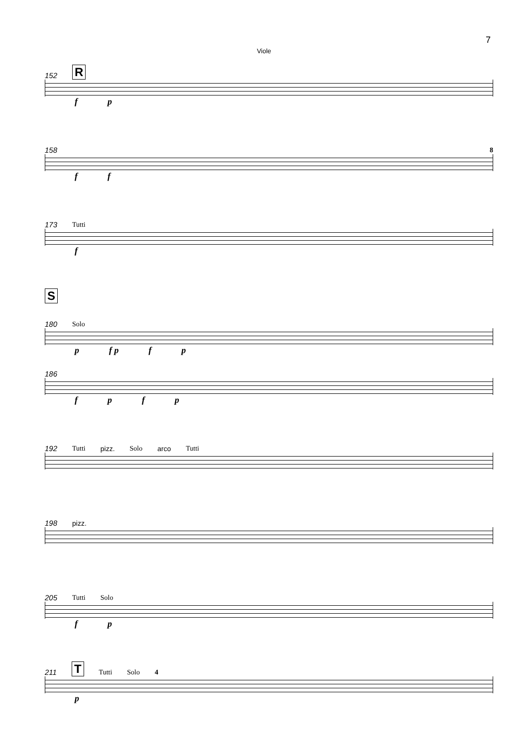7
Viole
152 R
fp
158 8
ff
173 Tutti
f
S
180 Solo
p f p fp
186
fpfp
192 Tutti pizz. Solo arco Tutti
198 pizz.
205 Tutti Solo
fp
211 T Tutti Solo 4
p